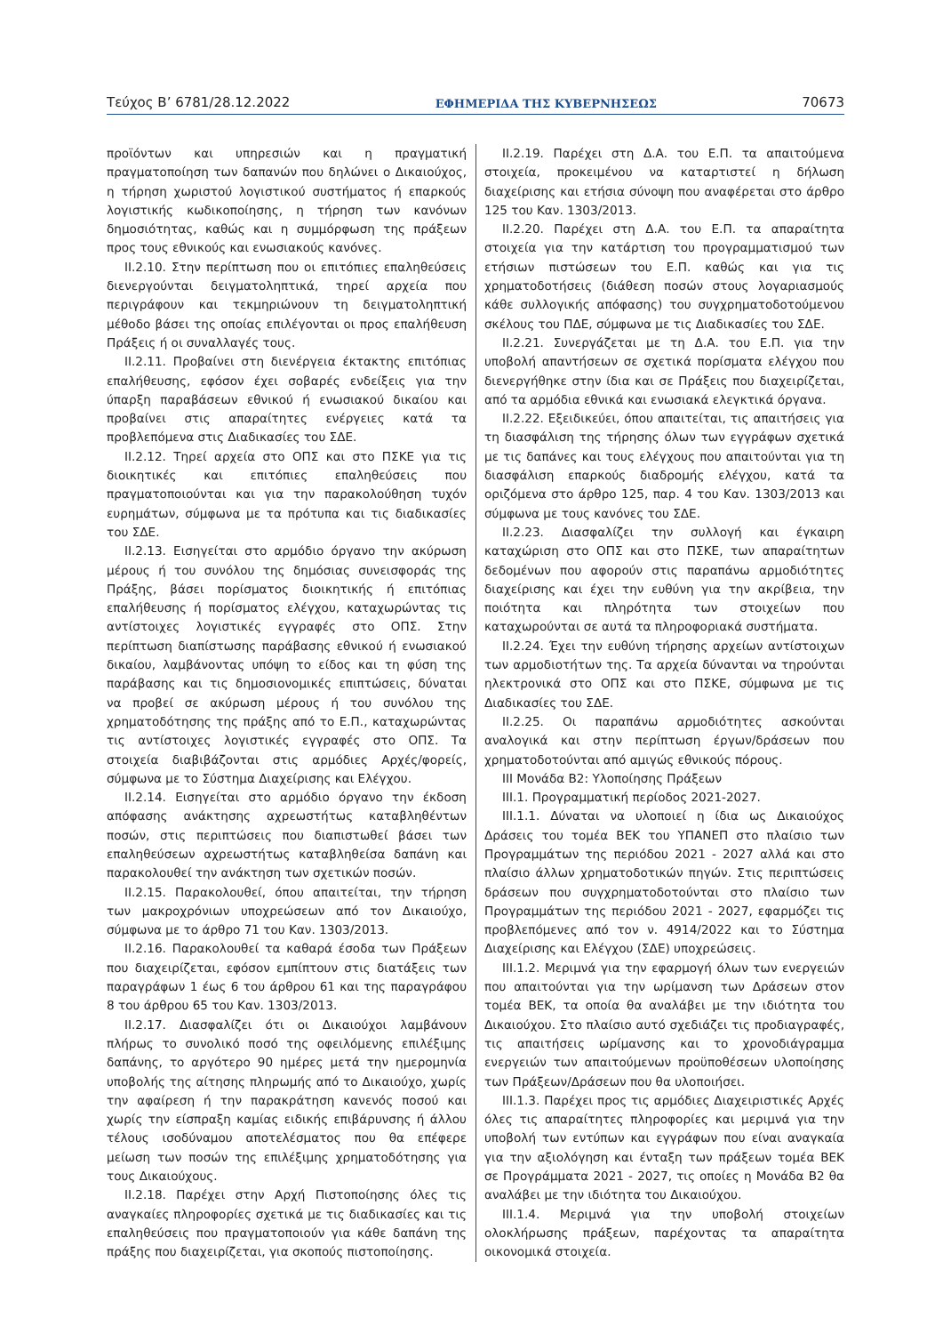Τεύχος Β’ 6781/28.12.2022 ΕΦΗΜΕΡΙΔΑ ΤΗΣ ΚΥΒΕΡΝΗΣΕΩΣ 70673
προϊόντων και υπηρεσιών και η πραγματική πραγματοποίηση των δαπανών που δηλώνει ο Δικαιούχος, η τήρηση χωριστού λογιστικού συστήματος ή επαρκούς λογιστικής κωδικοποίησης, η τήρηση των κανόνων δημοσιότητας, καθώς και η συμμόρφωση της πράξεων προς τους εθνικούς και ενωσιακούς κανόνες.
ΙΙ.2.10. Στην περίπτωση που οι επιτόπιες επαληθεύσεις διενεργούνται δειγματοληπτικά, τηρεί αρχεία που περιγράφουν και τεκμηριώνουν τη δειγματοληπτική μέθοδο βάσει της οποίας επιλέγονται οι προς επαλήθευση Πράξεις ή οι συναλλαγές τους.
ΙΙ.2.11. Προβαίνει στη διενέργεια έκτακτης επιτόπιας επαλήθευσης, εφόσον έχει σοβαρές ενδείξεις για την ύπαρξη παραβάσεων εθνικού ή ενωσιακού δικαίου και προβαίνει στις απαραίτητες ενέργειες κατά τα προβλεπόμενα στις Διαδικασίες του ΣΔΕ.
ΙΙ.2.12. Τηρεί αρχεία στο ΟΠΣ και στο ΠΣΚΕ για τις διοικητικές και επιτόπιες επαληθεύσεις που πραγματοποιούνται και για την παρακολούθηση τυχόν ευρημάτων, σύμφωνα με τα πρότυπα και τις διαδικασίες του ΣΔΕ.
ΙΙ.2.13. Εισηγείται στο αρμόδιο όργανο την ακύρωση μέρους ή του συνόλου της δημόσιας συνεισφοράς της Πράξης, βάσει πορίσματος διοικητικής ή επιτόπιας επαλήθευσης ή πορίσματος ελέγχου, καταχωρώντας τις αντίστοιχες λογιστικές εγγραφές στο ΟΠΣ. Στην περίπτωση διαπίστωσης παράβασης εθνικού ή ενωσιακού δικαίου, λαμβάνοντας υπόψη το είδος και τη φύση της παράβασης και τις δημοσιονομικές επιπτώσεις, δύναται να προβεί σε ακύρωση μέρους ή του συνόλου της χρηματοδότησης της πράξης από το Ε.Π., καταχωρώντας τις αντίστοιχες λογιστικές εγγραφές στο ΟΠΣ. Τα στοιχεία διαβιβάζονται στις αρμόδιες Αρχές/φορείς, σύμφωνα με το Σύστημα Διαχείρισης και Ελέγχου.
ΙΙ.2.14. Εισηγείται στο αρμόδιο όργανο την έκδοση απόφασης ανάκτησης αχρεωστήτως καταβληθέντων ποσών, στις περιπτώσεις που διαπιστωθεί βάσει των επαληθεύσεων αχρεωστήτως καταβληθείσα δαπάνη και παρακολουθεί την ανάκτηση των σχετικών ποσών.
ΙΙ.2.15. Παρακολουθεί, όπου απαιτείται, την τήρηση των μακροχρόνιων υποχρεώσεων από τον Δικαιούχο, σύμφωνα με το άρθρο 71 του Καν. 1303/2013.
ΙΙ.2.16. Παρακολουθεί τα καθαρά έσοδα των Πράξεων που διαχειρίζεται, εφόσον εμπίπτουν στις διατάξεις των παραγράφων 1 έως 6 του άρθρου 61 και της παραγράφου 8 του άρθρου 65 του Καν. 1303/2013.
ΙΙ.2.17. Διασφαλίζει ότι οι Δικαιούχοι λαμβάνουν πλήρως το συνολικό ποσό της οφειλόμενης επιλέξιμης δαπάνης, το αργότερο 90 ημέρες μετά την ημερομηνία υποβολής της αίτησης πληρωμής από το Δικαιούχο, χωρίς την αφαίρεση ή την παρακράτηση κανενός ποσού και χωρίς την είσπραξη καμίας ειδικής επιβάρυνσης ή άλλου τέλους ισοδύναμου αποτελέσματος που θα επέφερε μείωση των ποσών της επιλέξιμης χρηματοδότησης για τους Δικαιούχους.
ΙΙ.2.18. Παρέχει στην Αρχή Πιστοποίησης όλες τις αναγκαίες πληροφορίες σχετικά με τις διαδικασίες και τις επαληθεύσεις που πραγματοποιούν για κάθε δαπάνη της πράξης που διαχειρίζεται, για σκοπούς πιστοποίησης.
ΙΙ.2.19. Παρέχει στη Δ.Α. του Ε.Π. τα απαιτούμενα στοιχεία, προκειμένου να καταρτιστεί η δήλωση διαχείρισης και ετήσια σύνοψη που αναφέρεται στο άρθρο 125 του Καν. 1303/2013.
ΙΙ.2.20. Παρέχει στη Δ.Α. του Ε.Π. τα απαραίτητα στοιχεία για την κατάρτιση του προγραμματισμού των ετήσιων πιστώσεων του Ε.Π. καθώς και για τις χρηματοδοτήσεις (διάθεση ποσών στους λογαριασμούς κάθε συλλογικής απόφασης) του συγχρηματοδοτούμενου σκέλους του ΠΔΕ, σύμφωνα με τις Διαδικασίες του ΣΔΕ.
ΙΙ.2.21. Συνεργάζεται με τη Δ.Α. του Ε.Π. για την υποβολή απαντήσεων σε σχετικά πορίσματα ελέγχου που διενεργήθηκε στην ίδια και σε Πράξεις που διαχειρίζεται, από τα αρμόδια εθνικά και ενωσιακά ελεγκτικά όργανα.
ΙΙ.2.22. Εξειδικεύει, όπου απαιτείται, τις απαιτήσεις για τη διασφάλιση της τήρησης όλων των εγγράφων σχετικά με τις δαπάνες και τους ελέγχους που απαιτούνται για τη διασφάλιση επαρκούς διαδρομής ελέγχου, κατά τα οριζόμενα στο άρθρο 125, παρ. 4 του Καν. 1303/2013 και σύμφωνα με τους κανόνες του ΣΔΕ.
ΙΙ.2.23. Διασφαλίζει την συλλογή και έγκαιρη καταχώριση στο ΟΠΣ και στο ΠΣΚΕ, των απαραίτητων δεδομένων που αφορούν στις παραπάνω αρμοδιότητες διαχείρισης και έχει την ευθύνη για την ακρίβεια, την ποιότητα και πληρότητα των στοιχείων που καταχωρούνται σε αυτά τα πληροφοριακά συστήματα.
ΙΙ.2.24. Έχει την ευθύνη τήρησης αρχείων αντίστοιχων των αρμοδιοτήτων της. Τα αρχεία δύνανται να τηρούνται ηλεκτρονικά στο ΟΠΣ και στο ΠΣΚΕ, σύμφωνα με τις Διαδικασίες του ΣΔΕ.
ΙΙ.2.25. Οι παραπάνω αρμοδιότητες ασκούνται αναλογικά και στην περίπτωση έργων/δράσεων που χρηματοδοτούνται από αμιγώς εθνικούς πόρους.
ΙΙΙ Μονάδα Β2: Υλοποίησης Πράξεων
ΙΙΙ.1. Προγραμματική περίοδος 2021-2027.
ΙΙΙ.1.1. Δύναται να υλοποιεί η ίδια ως Δικαιούχος Δράσεις του τομέα ΒΕΚ του ΥΠΑΝΕΠ στο πλαίσιο των Προγραμμάτων της περιόδου 2021 - 2027 αλλά και στο πλαίσιο άλλων χρηματοδοτικών πηγών. Στις περιπτώσεις δράσεων που συγχρηματοδοτούνται στο πλαίσιο των Προγραμμάτων της περιόδου 2021 - 2027, εφαρμόζει τις προβλεπόμενες από τον ν. 4914/2022 και το Σύστημα Διαχείρισης και Ελέγχου (ΣΔΕ) υποχρεώσεις.
ΙΙΙ.1.2. Μεριμνά για την εφαρμογή όλων των ενεργειών που απαιτούνται για την ωρίμανση των Δράσεων στον τομέα ΒΕΚ, τα οποία θα αναλάβει με την ιδιότητα του Δικαιούχου. Στο πλαίσιο αυτό σχεδιάζει τις προδιαγραφές, τις απαιτήσεις ωρίμανσης και το χρονοδιάγραμμα ενεργειών των απαιτούμενων προϋποθέσεων υλοποίησης των Πράξεων/Δράσεων που θα υλοποιήσει.
ΙΙΙ.1.3. Παρέχει προς τις αρμόδιες Διαχειριστικές Αρχές όλες τις απαραίτητες πληροφορίες και μεριμνά για την υποβολή των εντύπων και εγγράφων που είναι αναγκαία για την αξιολόγηση και ένταξη των πράξεων τομέα ΒΕΚ σε Προγράμματα 2021 - 2027, τις οποίες η Μονάδα Β2 θα αναλάβει με την ιδιότητα του Δικαιούχου.
ΙΙΙ.1.4. Μεριμνά για την υποβολή στοιχείων ολοκλήρωσης πράξεων, παρέχοντας τα απαραίτητα οικονομικά στοιχεία.